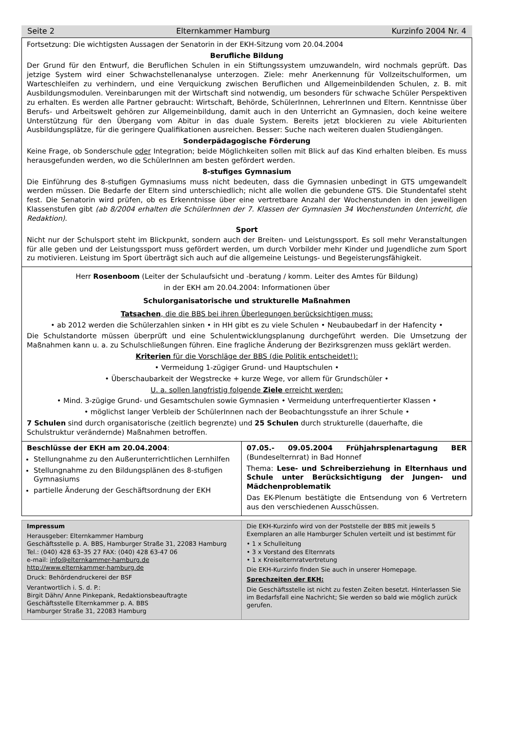Seite 2 Elternkammer Hamburg Kurzinfo 2004 Nr. 4
Fortsetzung: Die wichtigsten Aussagen der Senatorin in der EKH-Sitzung vom 20.04.2004
Berufliche Bildung
Der Grund für den Entwurf, die Beruflichen Schulen in ein Stiftungssystem umzuwandeln, wird nochmals geprüft. Das jetzige System wird einer Schwachstellenanalyse unterzogen. Ziele: mehr Anerkennung für Vollzeitschulformen, um Warteschleifen zu verhindern, und eine Verquickung zwischen Beruflichen und Allgemeinbildenden Schulen, z. B. mit Ausbildungsmodulen. Vereinbarungen mit der Wirtschaft sind notwendig, um besonders für schwache Schüler Perspektiven zu erhalten. Es werden alle Partner gebraucht: Wirtschaft, Behörde, SchülerInnen, LehrerInnen und Eltern. Kenntnisse über Berufs- und Arbeitswelt gehören zur Allgemeinbildung, damit auch in den Unterricht an Gymnasien, doch keine weitere Unterstützung für den Übergang vom Abitur in das duale System. Bereits jetzt blockieren zu viele Abiturienten Ausbildungsplätze, für die geringere Qualifikationen ausreichen. Besser: Suche nach weiteren dualen Studiengängen.
Sonderpädagogische Förderung
Keine Frage, ob Sonderschule oder Integration; beide Möglichkeiten sollen mit Blick auf das Kind erhalten bleiben. Es muss herausgefunden werden, wo die SchülerInnen am besten gefördert werden.
8-stufiges Gymnasium
Die Einführung des 8-stufigen Gymnasiums muss nicht bedeuten, dass die Gymnasien unbedingt in GTS umgewandelt werden müssen. Die Bedarfe der Eltern sind unterschiedlich; nicht alle wollen die gebundene GTS. Die Stundentafel steht fest. Die Senatorin wird prüfen, ob es Erkenntnisse über eine vertretbare Anzahl der Wochenstunden in den jeweiligen Klassenstufen gibt (ab 8/2004 erhalten die SchülerInnen der 7. Klassen der Gymnasien 34 Wochenstunden Unterricht, die Redaktion).
Sport
Nicht nur der Schulsport steht im Blickpunkt, sondern auch der Breiten- und Leistungssport. Es soll mehr Veranstaltungen für alle geben und der Leistungssport muss gefördert werden, um durch Vorbilder mehr Kinder und Jugendliche zum Sport zu motivieren. Leistung im Sport überträgt sich auch auf die allgemeine Leistungs- und Begeisterungsfähigkeit.
Herr Rosenboom (Leiter der Schulaufsicht und -beratung / komm. Leiter des Amtes für Bildung)
in der EKH am 20.04.2004: Informationen über
Schulorganisatorische und strukturelle Maßnahmen
Tatsachen, die die BBS bei ihren Überlegungen berücksichtigen muss:
• ab 2012 werden die Schülerzahlen sinken • in HH gibt es zu viele Schulen • Neubaubedarf in der Hafencity •
Die Schulstandorte müssen überprüft und eine Schulentwicklungsplanung durchgeführt werden. Die Umsetzung der Maßnahmen kann u. a. zu Schulschließungen führen. Eine fragliche Änderung der Bezirksgrenzen muss geklärt werden.
Kriterien für die Vorschläge der BBS (die Politik entscheidet!):
• Vermeidung 1-zügiger Grund- und Hauptschulen •
• Überschaubarkeit der Wegstrecke + kurze Wege, vor allem für Grundschüler •
U. a. sollen langfristig folgende Ziele erreicht werden:
• Mind. 3-zügige Grund- und Gesamtschulen sowie Gymnasien • Vermeidung unterfrequentierter Klassen •
• möglichst langer Verbleib der SchülerInnen nach der Beobachtungsstufe an ihrer Schule •
7 Schulen sind durch organisatorische (zeitlich begrenzte) und 25 Schulen durch strukturelle (dauerhafte, die Schulstruktur verändernde) Maßnahmen betroffen.
Beschlüsse der EKH am 20.04.2004:
Stellungnahme zu den Außerunterrichtlichen Lernhilfen
Stellungnahme zu den Bildungsplänen des 8-stufigen Gymnasiums
partielle Änderung der Geschäftsordnung der EKH
07.05.- 09.05.2004 Frühjahrsplenartagung BER (Bundeselternrat) in Bad Honnef
Thema: Lese- und Schreiberziehung in Elternhaus und Schule unter Berücksichtigung der Jungen- und Mädchenproblematik
Das EK-Plenum bestätigte die Entsendung von 6 Vertretern aus den verschiedenen Ausschüssen.
Impressum
Herausgeber: Elternkammer Hamburg
Geschäftsstelle p. A. BBS, Hamburger Straße 31, 22083 Hamburg
Tel.: (040) 428 63–35 27 FAX: (040) 428 63-47 06
e-mail: info@elternkammer-hamburg.de
http://www.elternkammer-hamburg.de
Druck: Behördendruckerei der BSF
Verantwortlich i. S. d. P.:
Birgit Dähn/ Anne Pinkepank, Redaktionsbeauftragte
Geschäftsstelle Elternkammer p. A. BBS
Hamburger Straße 31, 22083 Hamburg
Die EKH-Kurzinfo wird von der Poststelle der BBS mit jeweils 5 Exemplaren an alle Hamburger Schulen verteilt und ist bestimmt für
• 1 x Schulleitung
• 3 x Vorstand des Elternrats
• 1 x Kreiselternratvertretung
Die EKH-Kurzinfo finden Sie auch in unserer Homepage.
Sprechzeiten der EKH:
Die Geschäftsstelle ist nicht zu festen Zeiten besetzt. Hinterlassen Sie im Bedarfsfall eine Nachricht; Sie werden so bald wie möglich zurück gerufen.